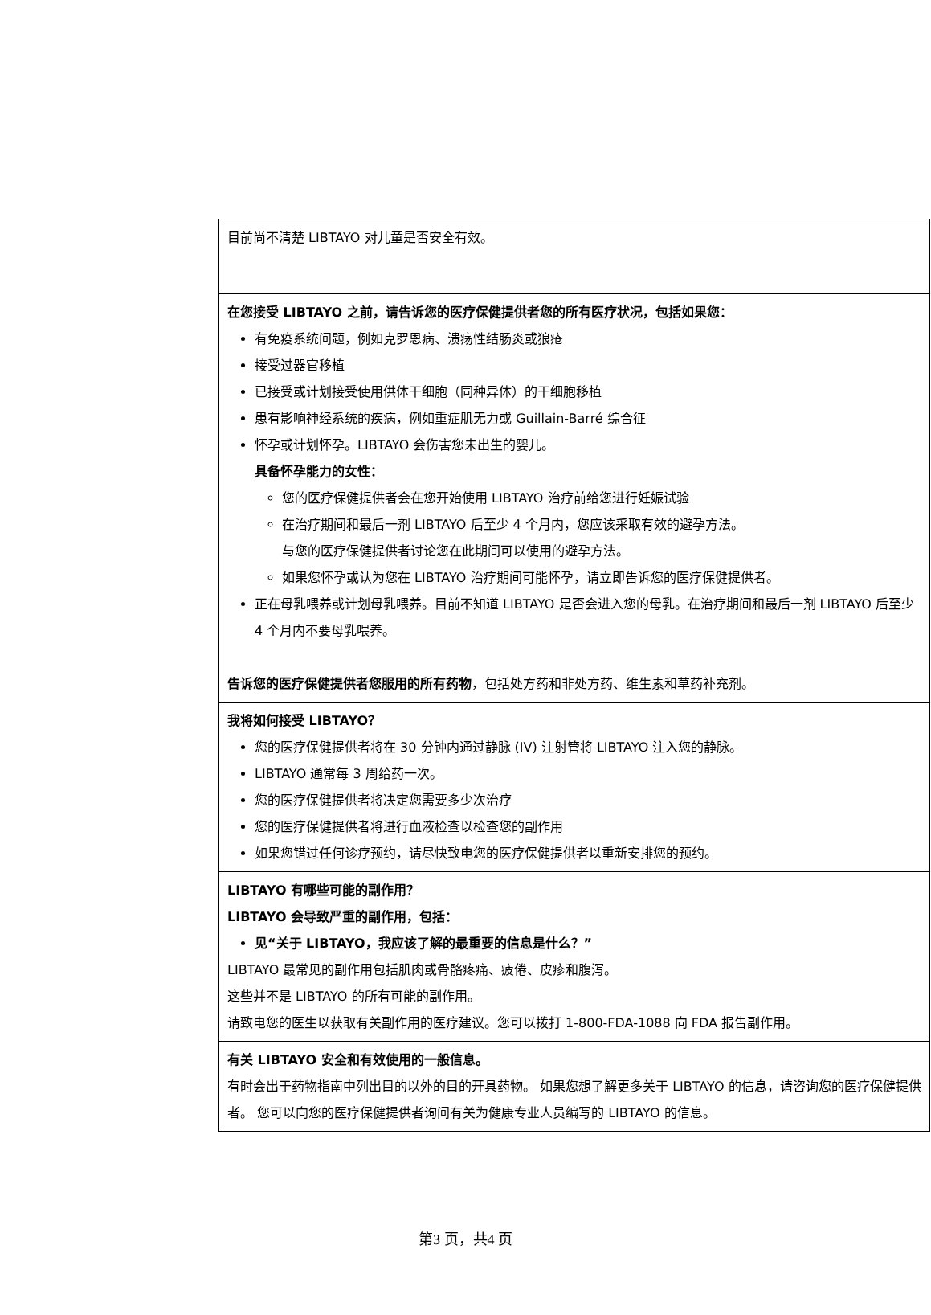目前尚不清楚 LIBTAYO 对儿童是否安全有效。
在您接受 LIBTAYO 之前，请告诉您的医疗保健提供者您的所有医疗状况，包括如果您：
有免疫系统问题，例如克罗恩病、溃疡性结肠炎或狼疮
接受过器官移植
已接受或计划接受使用供体干细胞（同种异体）的干细胞移植
患有影响神经系统的疾病，例如重症肌无力或 Guillain-Barré 综合征
怀孕或计划怀孕。LIBTAYO 会伤害您未出生的婴儿。
具备怀孕能力的女性：
您的医疗保健提供者会在您开始使用 LIBTAYO 治疗前给您进行妊娠试验
在治疗期间和最后一剂 LIBTAYO 后至少 4 个月内，您应该采取有效的避孕方法。
与您的医疗保健提供者讨论您在此期间可以使用的避孕方法。
如果您怀孕或认为您在 LIBTAYO 治疗期间可能怀孕，请立即告诉您的医疗保健提供者。
正在母乳喂养或计划母乳喂养。目前不知道 LIBTAYO 是否会进入您的母乳。在治疗期间和最后一剂 LIBTAYO 后至少 4 个月内不要母乳喂养。
告诉您的医疗保健提供者您服用的所有药物，包括处方药和非处方药、维生素和草药补充剂。
我将如何接受 LIBTAYO？
您的医疗保健提供者将在 30 分钟内通过静脉 (IV) 注射管将 LIBTAYO 注入您的静脉。
LIBTAYO 通常每 3 周给药一次。
您的医疗保健提供者将决定您需要多少次治疗
您的医疗保健提供者将进行血液检查以检查您的副作用
如果您错过任何诊疗预约，请尽快致电您的医疗保健提供者以重新安排您的预约。
LIBTAYO 有哪些可能的副作用？
LIBTAYO 会导致严重的副作用，包括：
见“关于 LIBTAYO，我应该了解的最重要的信息是什么？”
LIBTAYO 最常见的副作用包括肌肉或骨骼疼痛、疲倦、皮疹和腹泻。
这些并不是 LIBTAYO 的所有可能的副作用。
请致电您的医生以获取有关副作用的医疗建议。您可以拨打 1-800-FDA-1088 向 FDA 报告副作用。
有关 LIBTAYO 安全和有效使用的一般信息。
有时会出于药物指南中列出目的以外的目的开具药物。 如果您想了解更多关于 LIBTAYO 的信息，请咨询您的医疗保健提供者。 您可以向您的医疗保健提供者询问有关为健康专业人员编写的 LIBTAYO 的信息。
第3 页，共4 页